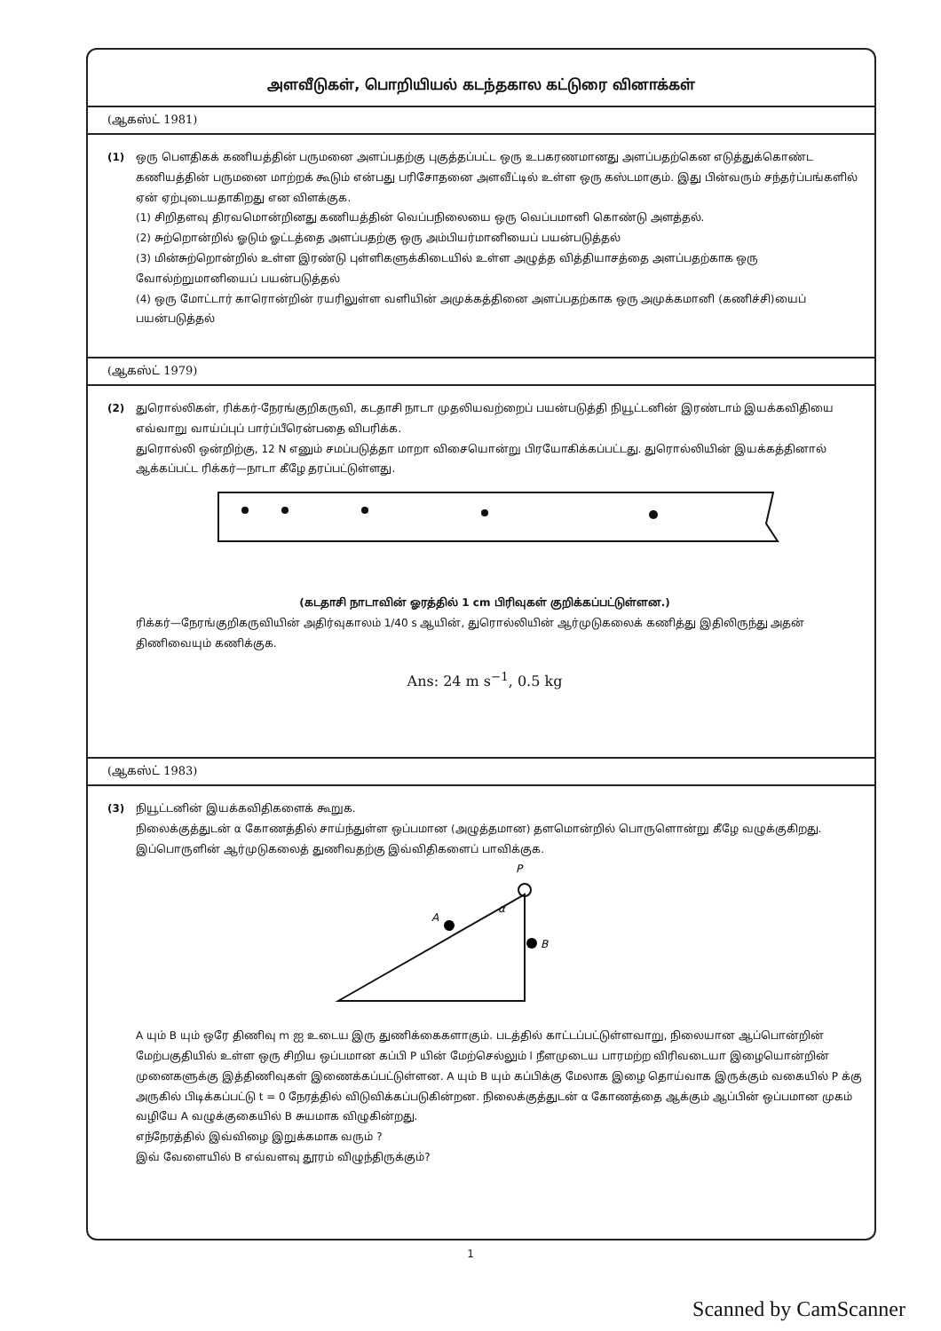அளவீடுகள், பொறியியல் கடந்தகால கட்டுரை வினாக்கள்
(ஆகஸ்ட் 1981)
(1) ஒரு பௌதிகக் கணியத்தின் பருமனை அளப்பதற்கு புகுத்தப்பட்ட ஒரு உபகரணமானது அளப்பதற்கென எடுத்துக்கொண்ட கணியத்தின் பருமனை மாற்றக் கூடும் என்பது பரிசோதனை அளவீட்டில் உள்ள ஒரு கஸ்டமாகும். இது பின்வரும் சந்தர்ப்பங்களில் ஏன் ஏற்புடையதாகிறது என விளக்குக.
(1) சிறிதளவு திரவமொன்றினது கணியத்தின் வெப்பநிலையை ஒரு வெப்பமானி கொண்டு அளத்தல்.
(2) சுற்றொன்றில் ஓடும் ஓட்டத்தை அளப்பதற்கு ஒரு அம்பியர்மானியைப் பயன்படுத்தல்
(3) மின்சுற்றொன்றில் உள்ள இரண்டு புள்ளிகளுக்கிடையில் உள்ள அழுத்த வித்தியாசத்தை அளப்பதற்காக ஒரு வோல்ற்றுமானியைப் பயன்படுத்தல்
(4) ஒரு மோட்டார் காரொன்றின் ரயரிலுள்ள வளியின் அமுக்கத்தினை அளப்பதற்காக ஒரு அமுக்கமானி (கணிச்சி)யைப் பயன்படுத்தல்
(ஆகஸ்ட் 1979)
(2) துரொல்லிகள், ரிக்கர்-நேரங்குறிகருவி, கடதாசி நாடா முதலியவற்றைப் பயன்படுத்தி நியூட்டனின் இரண்டாம் இயக்கவிதியை எவ்வாறு வாய்ப்புப் பார்ப்பீரென்பதை விபரிக்க.
துரொல்லி ஒன்றிற்கு, 12 N எனும் சமப்படுத்தா மாறா விசையொன்று பிரயோகிக்கப்பட்டது. துரொல்லியின் இயக்கத்தினால் ஆக்கப்பட்ட ரிக்கர்—நாடா கீழே தரப்பட்டுள்ளது.
(கடதாசி நாடாவின் ஓரத்தில் 1 cm பிரிவுகள் குறிக்கப்பட்டுள்ளன.)
ரிக்கர்—நேரங்குறிகருவியின் அதிர்வுகாலம் 1/40 s ஆயின், துரொல்லியின் ஆர்முடுகலைக் கணித்து இதிலிருந்து அதன் திணிவையும் கணிக்குக.
Ans: 24 m s<sup>−1</sup>, 0.5 kg
(ஆகஸ்ட் 1983)
(3) நியூட்டனின் இயக்கவிதிகளைக் கூறுக.
நிலைக்குத்துடன் α கோணத்தில் சாய்ந்துள்ள ஒப்பமான (அழுத்தமான) தளமொன்றில் பொருளொன்று கீழே வழுக்குகிறது. இப்பொருளின் ஆர்முடுகலைத் துணிவதற்கு இவ்விதிகளைப் பாவிக்குக.
P
A
B
α
A யும் B யும் ஒரே திணிவு m ஐ உடைய இரு துணிக்கைகளாகும். படத்தில் காட்டப்பட்டுள்ளவாறு, நிலையான ஆப்பொன்றின் மேற்பகுதியில் உள்ள ஒரு சிறிய ஒப்பமான கப்பி P யின் மேற்செல்லும் l நீளமுடைய பாரமற்ற விரிவடையா இழையொன்றின் முனைகளுக்கு இத்திணிவுகள் இணைக்கப்பட்டுள்ளன. A யும் B யும் கப்பிக்கு மேலாக இழை தொய்வாக இருக்கும் வகையில் P க்கு அருகில் பிடிக்கப்பட்டு t = 0 நேரத்தில் விடுவிக்கப்படுகின்றன. நிலைக்குத்துடன் α கோணத்தை ஆக்கும் ஆப்பின் ஒப்பமான முகம் வழியே A வழுக்குகையில் B சுயமாக விழுகின்றது.
எந்நேரத்தில் இவ்விழை இறுக்கமாக வரும் ?
இவ் வேளையில் B எவ்வளவு தூரம் விழுந்திருக்கும்?
1
Scanned by CamScanner